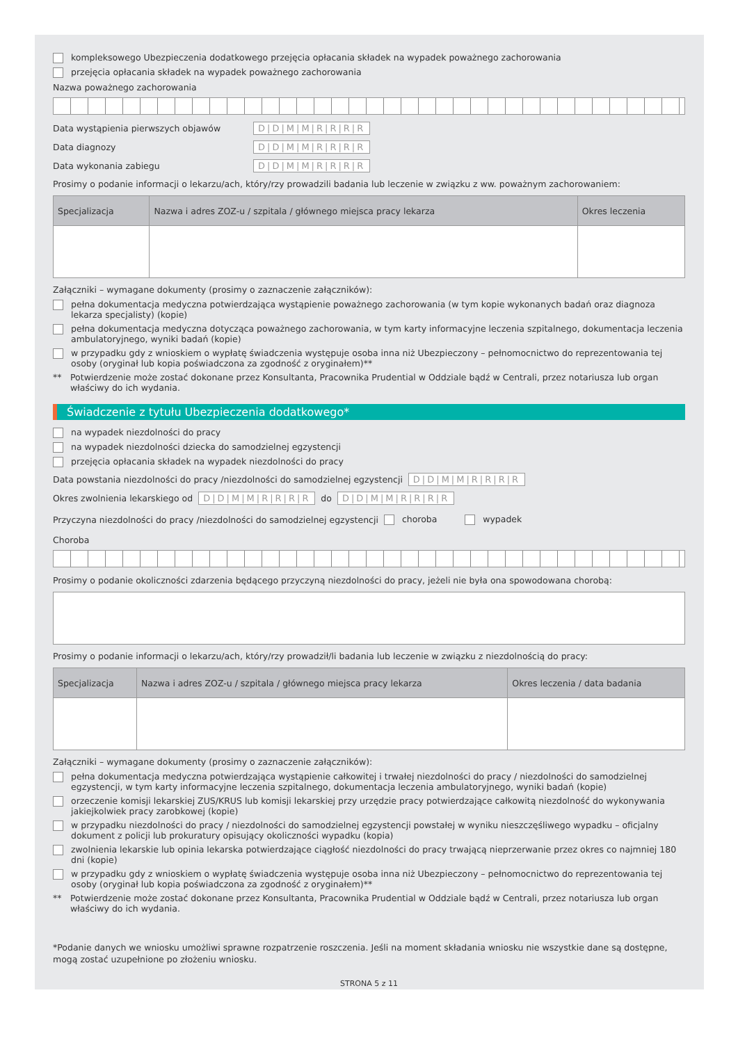kompleksowego Ubezpieczenia dodatkowego przejęcia opłacania składek na wypadek poważnego zachorowania
przejęcia opłacania składek na wypadek poważnego zachorowania
Nazwa poważnego zachorowania
Data wystąpienia pierwszych objawów D|D|M|M|R|R|R|R
Data diagnozy D|D|M|M|R|R|R|R
Data wykonania zabiegu D|D|M|M|R|R|R|R
Prosimy o podanie informacji o lekarzu/ach, który/rzy prowadzili badania lub leczenie w związku z ww. poważnym zachorowaniem:
| Specjalizacja | Nazwa i adres ZOZ-u / szpitala / głównego miejsca pracy lekarza | Okres leczenia |
| --- | --- | --- |
Załączniki – wymagane dokumenty (prosimy o zaznaczenie załączników):
pełna dokumentacja medyczna potwierdzająca wystąpienie poważnego zachorowania (w tym kopie wykonanych badań oraz diagnoza lekarza specjalisty) (kopie)
pełna dokumentacja medyczna dotycząca poważnego zachorowania, w tym karty informacyjne leczenia szpitalnego, dokumentacja leczenia ambulatoryjnego, wyniki badań (kopie)
w przypadku gdy z wnioskiem o wypłatę świadczenia występuje osoba inna niż Ubezpieczony – pełnomocnictwo do reprezentowania tej osoby (oryginał lub kopia poświadczona za zgodność z oryginałem)**
** Potwierdzenie może zostać dokonane przez Konsultanta, Pracownika Prudential w Oddziale bądź w Centrali, przez notariusza lub organ właściwy do ich wydania.
Świadczenie z tytułu Ubezpieczenia dodatkowego*
na wypadek niezdolności do pracy
na wypadek niezdolności dziecka do samodzielnej egzystencji
przejęcia opłacania składek na wypadek niezdolności do pracy
Data powstania niezdolności do pracy /niezdolności do samodzielnej egzystencji D|D|M|M|R|R|R|R
Okres zwolnienia lekarskiego od D|D|M|M|R|R|R|R do D|D|M|M|R|R|R|R
Przyczyna niezdolności do pracy /niezdolności do samodzielnej egzystencji choroba wypadek
Choroba
Prosimy o podanie okoliczności zdarzenia będącego przyczyną niezdolności do pracy, jeżeli nie była ona spowodowana chorobą:
Prosimy o podanie informacji o lekarzu/ach, który/rzy prowadził/li badania lub leczenie w związku z niezdolnością do pracy:
| Specjalizacja | Nazwa i adres ZOZ-u / szpitala / głównego miejsca pracy lekarza | Okres leczenia / data badania |
| --- | --- | --- |
Załączniki – wymagane dokumenty (prosimy o zaznaczenie załączników):
pełna dokumentacja medyczna potwierdzająca wystąpienie całkowitej i trwałej niezdolności do pracy / niezdolności do samodzielnej egzystencji, w tym karty informacyjne leczenia szpitalnego, dokumentacja leczenia ambulatoryjnego, wyniki badań (kopie)
orzeczenie komisji lekarskiej ZUS/KRUS lub komisji lekarskiej przy urzędzie pracy potwierdzające całkowitą niezdolność do wykonywania jakiejkolwiek pracy zarobkowej (kopie)
w przypadku niezdolności do pracy / niezdolności do samodzielnej egzystencji powstałej w wyniku nieszczęśliwego wypadku – oficjalny dokument z policji lub prokuratury opisujący okoliczności wypadku (kopia)
zwolnienia lekarskie lub opinia lekarska potwierdzające ciągłość niezdolności do pracy trwającą nieprzerwanie przez okres co najmniej 180 dni (kopie)
w przypadku gdy z wnioskiem o wypłatę świadczenia występuje osoba inna niż Ubezpieczony – pełnomocnictwo do reprezentowania tej osoby (oryginał lub kopia poświadczona za zgodność z oryginałem)**
** Potwierdzenie może zostać dokonane przez Konsultanta, Pracownika Prudential w Oddziale bądź w Centrali, przez notariusza lub organ właściwy do ich wydania.
*Podanie danych we wniosku umożliwi sprawne rozpatrzenie roszczenia. Jeśli na moment składania wniosku nie wszystkie dane są dostępne, mogą zostać uzupełnione po złożeniu wniosku.
STRONA 5 z 11